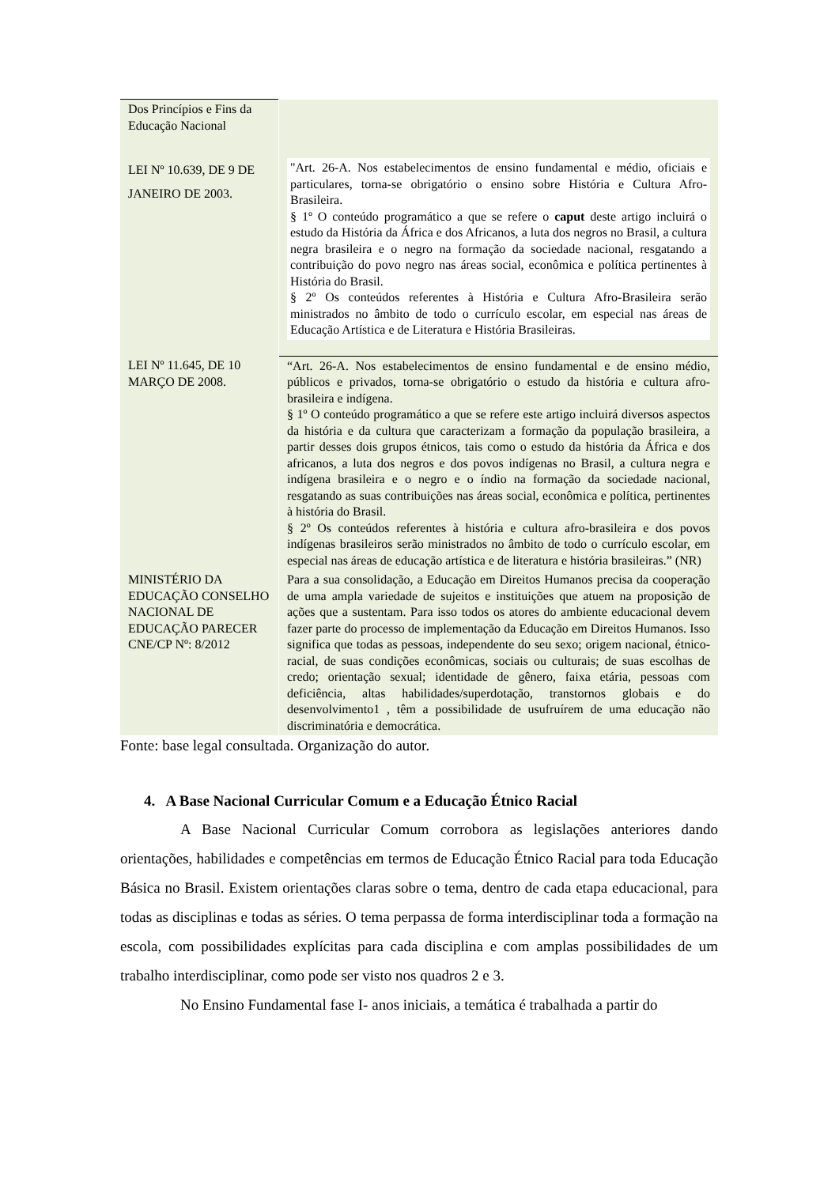| Dos Princípios e Fins da Educação Nacional | |
| LEI Nº 10.639, DE 9 DE JANEIRO DE 2003. | "Art. 26-A. Nos estabelecimentos de ensino fundamental e médio, oficiais e particulares, torna-se obrigatório o ensino sobre História e Cultura Afro-Brasileira. § 1º O conteúdo programático a que se refere o caput deste artigo incluirá o estudo da História da África e dos Africanos, a luta dos negros no Brasil, a cultura negra brasileira e o negro na formação da sociedade nacional, resgatando a contribuição do povo negro nas áreas social, econômica e política pertinentes à História do Brasil. § 2º Os conteúdos referentes à História e Cultura Afro-Brasileira serão ministrados no âmbito de todo o currículo escolar, em especial nas áreas de Educação Artística e de Literatura e História Brasileiras. |
| LEI Nº 11.645, DE 10 MARÇO DE 2008. | “Art. 26-A. Nos estabelecimentos de ensino fundamental e de ensino médio, públicos e privados, torna-se obrigatório o estudo da história e cultura afro-brasileira e indígena. § 1º O conteúdo programático a que se refere este artigo incluirá diversos aspectos da história e da cultura que caracterizam a formação da população brasileira, a partir desses dois grupos étnicos, tais como o estudo da história da África e dos africanos, a luta dos negros e dos povos indígenas no Brasil, a cultura negra e indígena brasileira e o negro e o índio na formação da sociedade nacional, resgatando as suas contribuições nas áreas social, econômica e política, pertinentes à história do Brasil. § 2º Os conteúdos referentes à história e cultura afro-brasileira e dos povos indígenas brasileiros serão ministrados no âmbito de todo o currículo escolar, em especial nas áreas de educação artística e de literatura e história brasileiras.” (NR) |
| MINISTÉRIO DA EDUCAÇÃO CONSELHO NACIONAL DE EDUCAÇÃO PARECER CNE/CP Nº: 8/2012 | Para a sua consolidação, a Educação em Direitos Humanos precisa da cooperação de uma ampla variedade de sujeitos e instituições que atuem na proposição de ações que a sustentam. Para isso todos os atores do ambiente educacional devem fazer parte do processo de implementação da Educação em Direitos Humanos. Isso significa que todas as pessoas, independente do seu sexo; origem nacional, étnico-racial, de suas condições econômicas, sociais ou culturais; de suas escolhas de credo; orientação sexual; identidade de gênero, faixa etária, pessoas com deficiência, altas habilidades/superdotação, transtornos globais e do desenvolvimento1 , têm a possibilidade de usufruírem de uma educação não discriminatória e democrática. |
Fonte: base legal consultada. Organização do autor.
4. A Base Nacional Curricular Comum e a Educação Étnico Racial
A Base Nacional Curricular Comum corrobora as legislações anteriores dando orientações, habilidades e competências em termos de Educação Étnico Racial para toda Educação Básica no Brasil. Existem orientações claras sobre o tema, dentro de cada etapa educacional, para todas as disciplinas e todas as séries. O tema perpassa de forma interdisciplinar toda a formação na escola, com possibilidades explícitas para cada disciplina e com amplas possibilidades de um trabalho interdisciplinar, como pode ser visto nos quadros 2 e 3.
No Ensino Fundamental fase I- anos iniciais, a temática é trabalhada a partir do